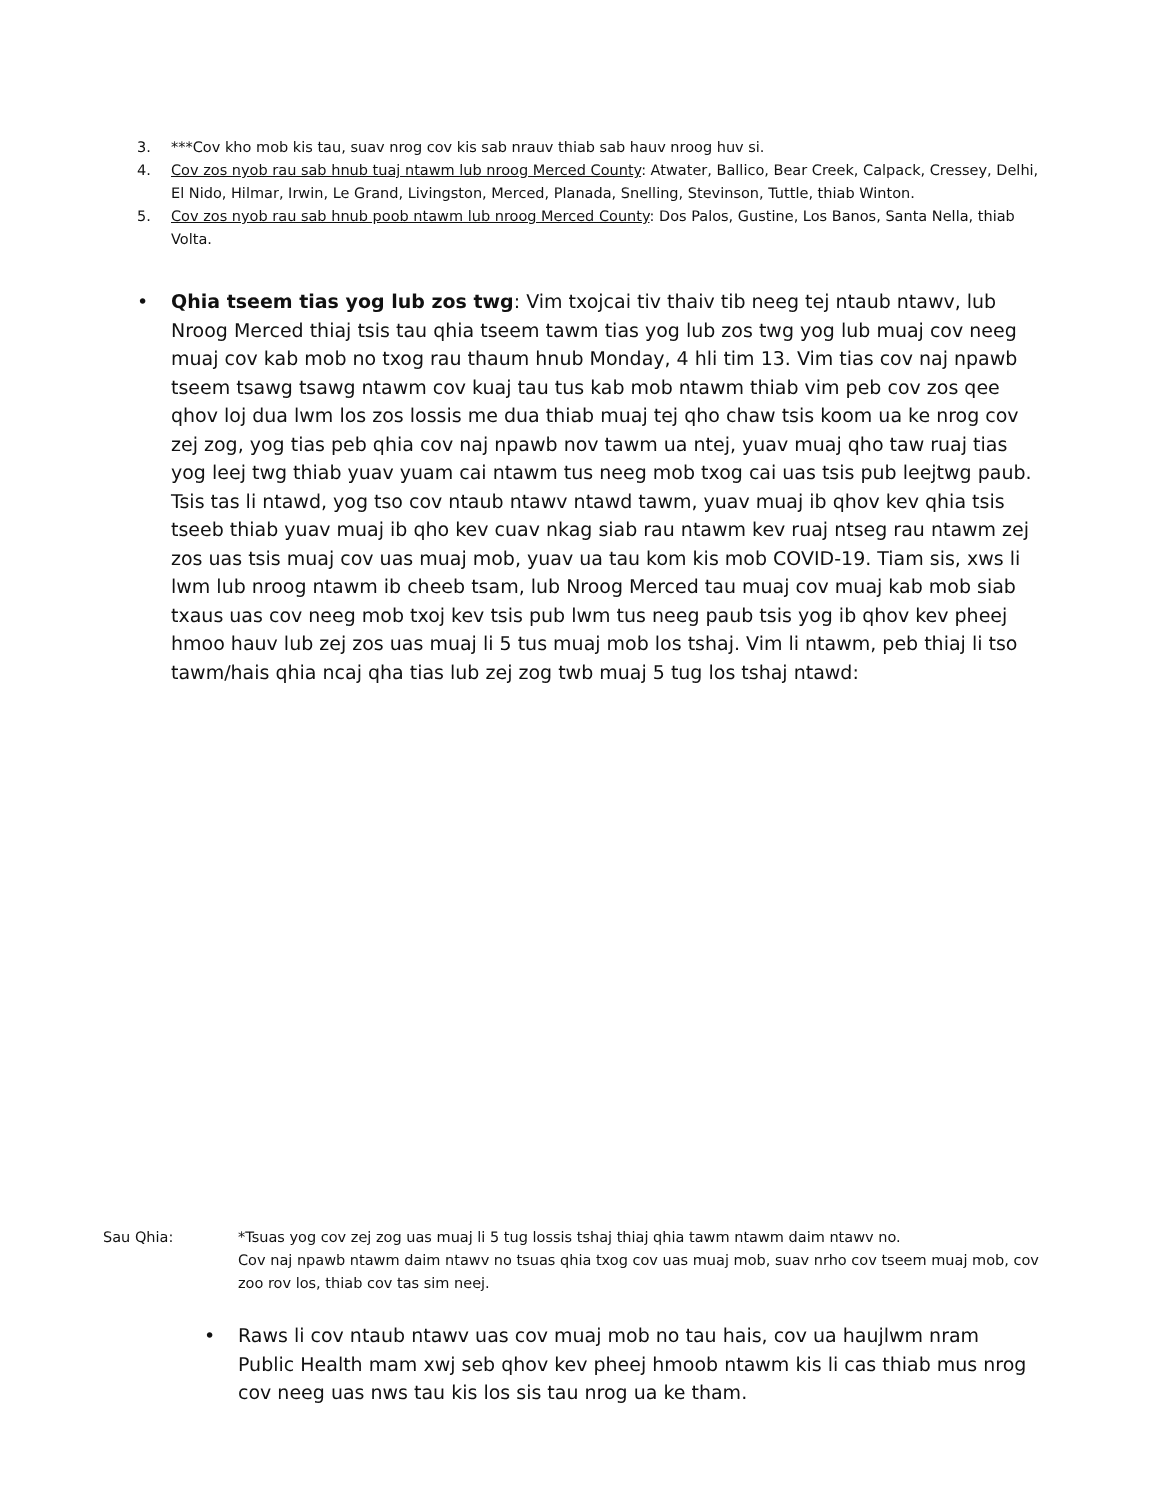3. ***Cov kho mob kis tau, suav nrog cov kis sab nrauv thiab sab hauv nroog huv si.
4. Cov zos nyob rau sab hnub tuaj ntawm lub nroog Merced County: Atwater, Ballico, Bear Creek, Calpack, Cressey, Delhi, El Nido, Hilmar, Irwin, Le Grand, Livingston, Merced, Planada, Snelling, Stevinson, Tuttle, thiab Winton.
5. Cov zos nyob rau sab hnub poob ntawm lub nroog Merced County: Dos Palos, Gustine, Los Banos, Santa Nella, thiab Volta.
• Qhia tseem tias yog lub zos twg: Vim txojcai tiv thaiv tib neeg tej ntaub ntawv, lub Nroog Merced thiaj tsis tau qhia tseem tawm tias yog lub zos twg yog lub muaj cov neeg muaj cov kab mob no txog rau thaum hnub Monday, 4 hli tim 13. Vim tias cov naj npawb tseem tsawg tsawg ntawm cov kuaj tau tus kab mob ntawm thiab vim peb cov zos qee qhov loj dua lwm los zos lossis me dua thiab muaj tej qho chaw tsis koom ua ke nrog cov zej zog, yog tias peb qhia cov naj npawb nov tawm ua ntej, yuav muaj qho taw ruaj tias yog leej twg thiab yuav yuam cai ntawm tus neeg mob txog cai uas tsis pub leejtwg paub. Tsis tas li ntawd, yog tso cov ntaub ntawv ntawd tawm, yuav muaj ib qhov kev qhia tsis tseeb thiab yuav muaj ib qho kev cuav nkag siab rau ntawm kev ruaj ntseg rau ntawm zej zos uas tsis muaj cov uas muaj mob, yuav ua tau kom kis mob COVID-19. Tiam sis, xws li lwm lub nroog ntawm ib cheeb tsam, lub Nroog Merced tau muaj cov muaj kab mob siab txaus uas cov neeg mob txoj kev tsis pub lwm tus neeg paub tsis yog ib qhov kev pheej hmoo hauv lub zej zos uas muaj li 5 tus muaj mob los tshaj. Vim li ntawm, peb thiaj li tso tawm/hais qhia ncaj qha tias lub zej zog twb muaj 5 tug los tshaj ntawd:
Sau Qhia: *Tsuas yog cov zej zog uas muaj li 5 tug lossis tshaj thiaj qhia tawm ntawm daim ntawv no.
Cov naj npawb ntawm daim ntawv no tsuas qhia txog cov uas muaj mob, suav nrho cov tseem muaj mob, cov zoo rov los, thiab cov tas sim neej.
• Raws li cov ntaub ntawv uas cov muaj mob no tau hais, cov ua haujlwm nram Public Health mam xwj seb qhov kev pheej hmoob ntawm kis li cas thiab mus nrog cov neeg uas nws tau kis los sis tau nrog ua ke tham.